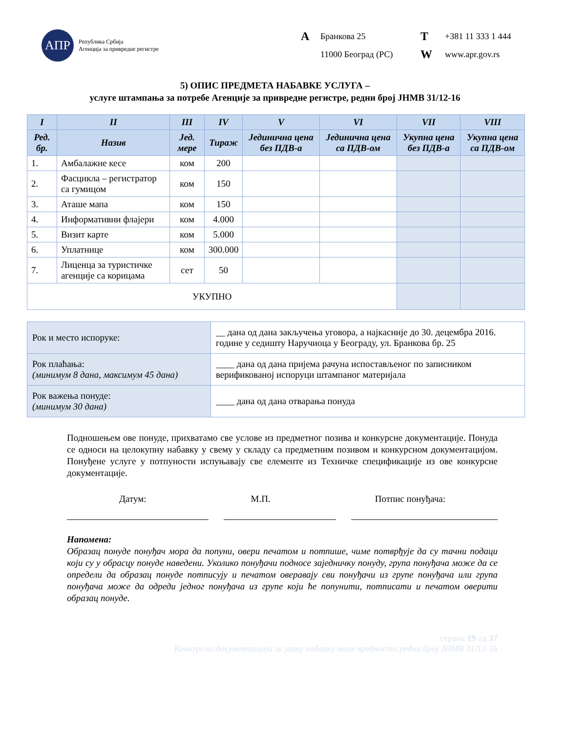АПР
Република Србија
Агенција за привредне регистре
A Бранкова 25 T +381 11 333 1 444 11000 Београд (РС) W www.apr.gov.rs
5) ОПИС ПРЕДМЕТА НАБАВКЕ УСЛУГА –
услуге штампања за потребе Агенције за привредне регистре, редни број ЈНМВ 31/12-16
| I | II | III | IV | V | VI | VII | VIII |
| --- | --- | --- | --- | --- | --- | --- | --- |
| Ред. бр. | Назив | Јед. мере | Тираж | Јединична цена без ПДВ-а | Јединична цена са ПДВ-ом | Укупна цена без ПДВ-а | Укупна цена са ПДВ-ом |
| 1. | Амбалажне кесе | ком | 200 | | | | |
| 2. | Фасцикла – регистратор са гумицом | ком | 150 | | | | |
| 3. | Аташе мапа | ком | 150 | | | | |
| 4. | Информативни флајери | ком | 4.000 | | | | |
| 5. | Визит карте | ком | 5.000 | | | | |
| 6. | Уплатнице | ком | 300.000 | | | | |
| 7. | Лиценца за туристичке агенције са корицама | сет | 50 | | | | |
| УКУПНО | | | | | | | |
| Рок и место испоруке: | __ дана од дана закључења уговора, а најкасније до 30. децембра 2016. године у седишту Наручиоца у Београду, ул. Бранкова бр. 25 |
| Рок плаћања: (минимум 8 дана, максимум 45 дана) | ____ дана од дана пријема рачуна испостављеног по записником верификованој испоруци штампаног материјала |
| Рок важења понуде: (минимум 30 дана) | ____ дана од дана отварања понуда |
Подношењем ове понуде, прихватамо све услове из предметног позива и конкурсне документације. Понуда се односи на целокупну набавку у свему у складу са предметним позивом и конкурсном документацијом. Понуђене услуге у потпуности испуњавају све елементе из Техничке спецификације из ове конкурсне документације.
Датум: М.П. Потпис понуђача:
Напомена:
Образац понуде понуђач мора да попуни, овери печатом и потпише, чиме потврђује да су тачни подаци који су у обрасцу понуде наведени. Уколико понуђачи подносе заједничку понуду, група понуђача може да се определи да образац понуде потписују и печатом оверавају сви понуђачи из групе понуђача или група понуђача може да одреди једног понуђача из групе који ће попунити, потписати и печатом оверити образац понуде.
страна 19 од 37
Конкурсна документација за јавну набавку мале вредности редни број ЈНМВ 31/12-16